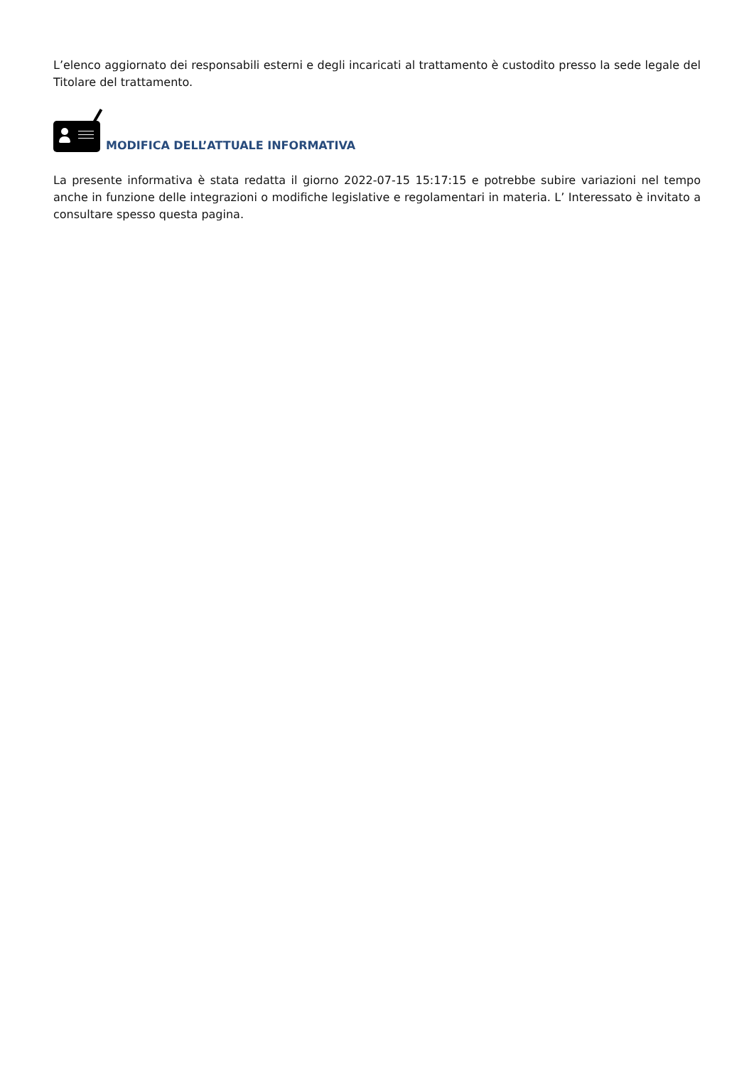L’elenco aggiornato dei responsabili esterni e degli incaricati al trattamento è custodito presso la sede legale del Titolare del trattamento.
MODIFICA DELL’ATTUALE INFORMATIVA
La presente informativa è stata redatta il giorno 2022-07-15 15:17:15 e potrebbe subire variazioni nel tempo anche in funzione delle integrazioni o modifiche legislative e regolamentari in materia. L’ Interessato è invitato a consultare spesso questa pagina.